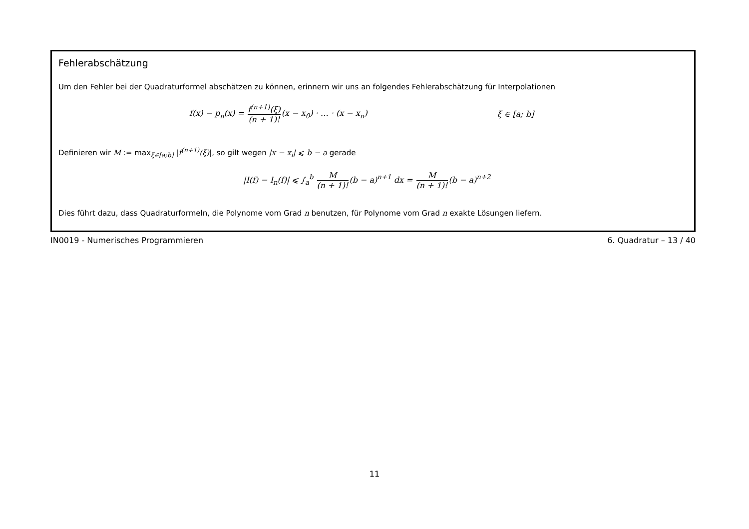Fehlerabschätzung
Um den Fehler bei der Quadraturformel abschätzen zu können, erinnern wir uns an folgendes Fehlerabschätzung für Interpolationen
f(x) − p<sub>n</sub>(x) = f<sup>(n+1)</sup>(ξ) (n + 1)!(x − x<sub>0</sub>) · … · (x − x<sub>n</sub>) ξ ∈ [a; b]
Definieren wir M := max<sub>ξ∈[a;b]</sub> |f<sup>(n+1)</sup>(ξ)|, so gilt wegen |x − x<sub>i</sub>| ⩽ b − a gerade
|I(f) − I<sub>n</sub>(f)| ⩽ ∫<sub>a</sub><sup>b</sup> M (n + 1)!(b − a)<sup>n+1</sup> dx = M (n + 1)!(b − a)<sup>n+2</sup>
Dies führt dazu, dass Quadraturformeln, die Polynome vom Grad n benutzen, für Polynome vom Grad n exakte Lösungen liefern.
IN0019 - Numerisches Programmieren 6. Quadratur – 13 / 40
11